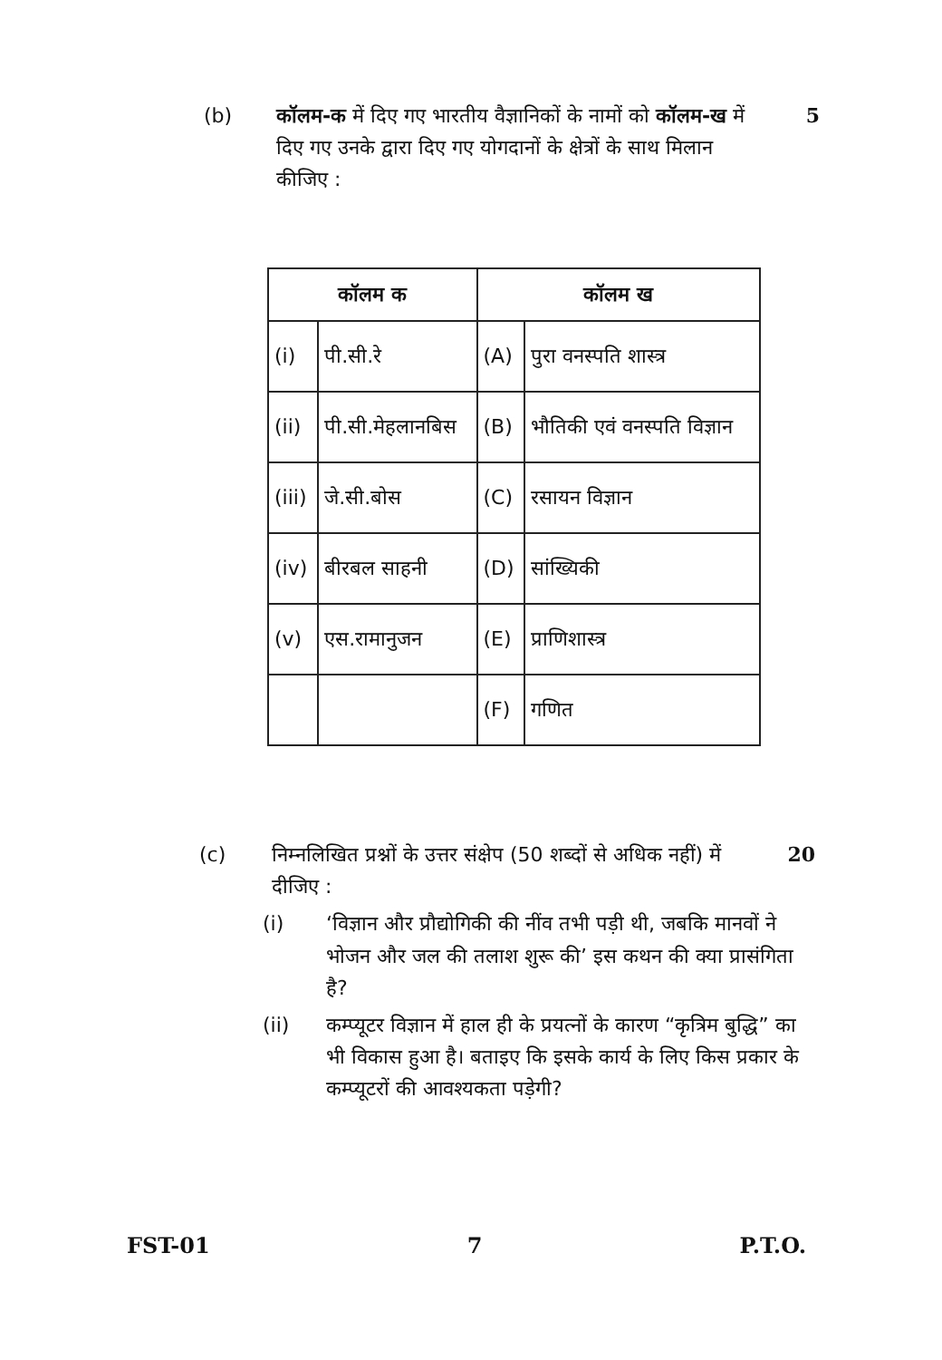(b) कॉलम-क में दिए गए भारतीय वैज्ञानिकों के नामों को कॉलम-ख में दिए गए उनके द्वारा दिए गए योगदानों के क्षेत्रों के साथ मिलान कीजिए :
5
| कॉलम क | | कॉलम ख | |
| --- | --- | --- | --- |
| (i) | पी.सी.रे | (A) | पुरा वनस्पति शास्त्र |
| (ii) | पी.सी.मेहलानबिस | (B) | भौतिकी एवं वनस्पति विज्ञान |
| (iii) | जे.सी.बोस | (C) | रसायन विज्ञान |
| (iv) | बीरबल साहनी | (D) | सांख्यिकी |
| (v) | एस.रामानुजन | (E) | प्राणिशास्त्र |
| | | (F) | गणित |
(c) निम्नलिखित प्रश्नों के उत्तर संक्षेप (50 शब्दों से अधिक नहीं) में दीजिए :
20
(i) ‘विज्ञान और प्रौद्योगिकी की नींव तभी पड़ी थी, जबकि मानवों ने भोजन और जल की तलाश शुरू की’ इस कथन की क्या प्रासंगिता है?
(ii) कम्प्यूटर विज्ञान में हाल ही के प्रयत्नों के कारण “कृत्रिम बुद्धि” का भी विकास हुआ है। बताइए कि इसके कार्य के लिए किस प्रकार के कम्प्यूटरों की आवश्यकता पड़ेगी?
FST-01 7 P.T.O.